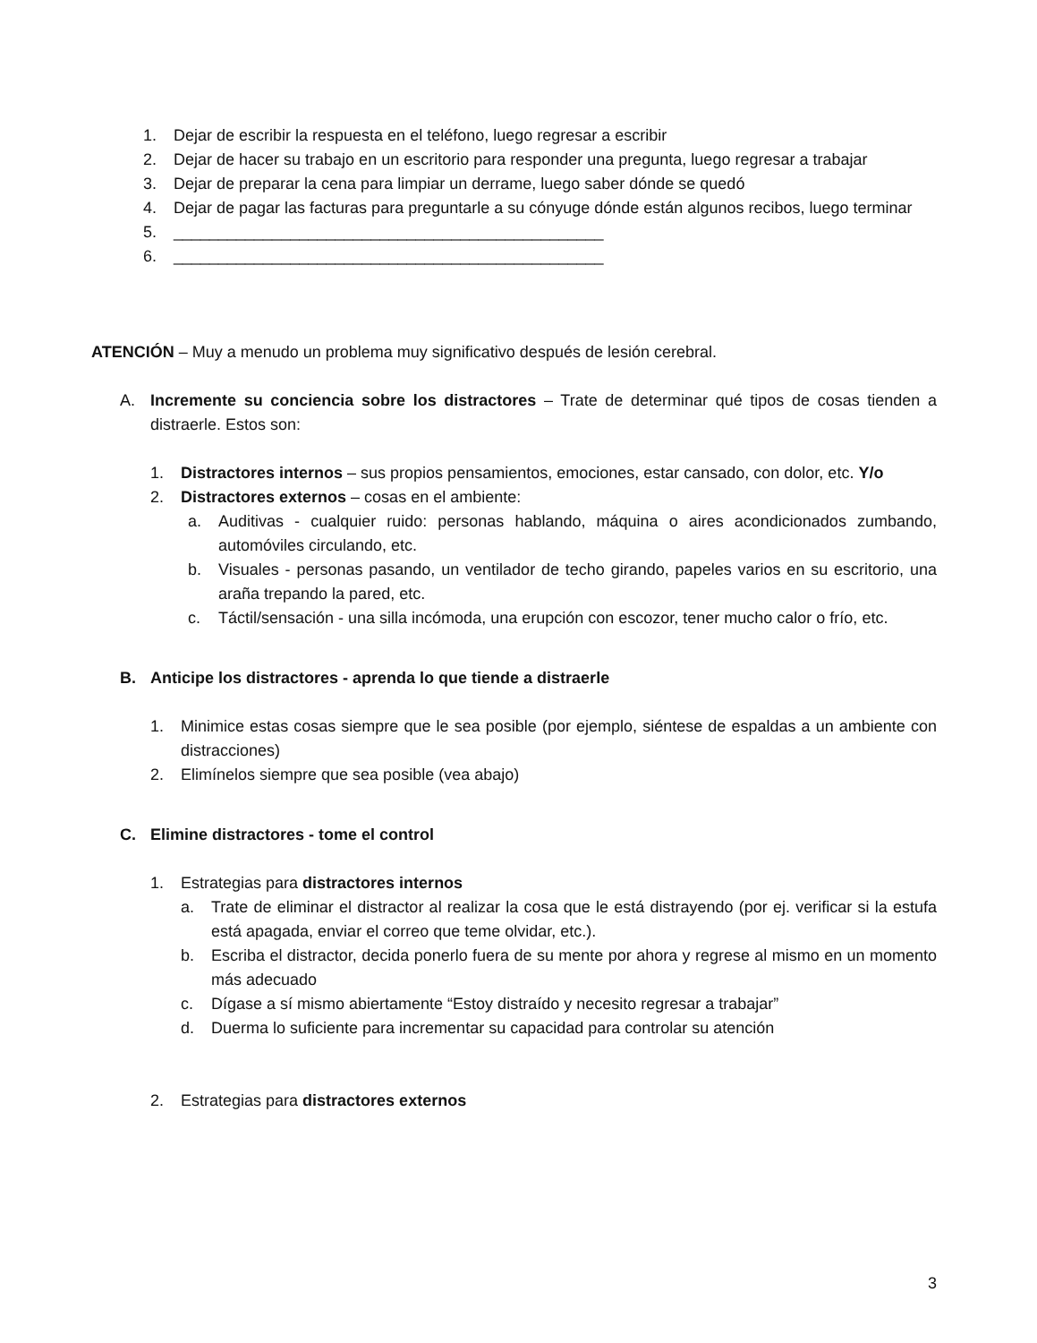1. Dejar de escribir la respuesta en el teléfono, luego regresar a escribir
2. Dejar de hacer su trabajo en un escritorio para responder una pregunta, luego regresar a trabajar
3. Dejar de preparar la cena para limpiar un derrame, luego saber dónde se quedó
4. Dejar de pagar las facturas para preguntarle a su cónyuge dónde están algunos recibos, luego terminar
5. ________________________________________________
6. ________________________________________________
ATENCIÓN – Muy a menudo un problema muy significativo después de lesión cerebral.
A. Incremente su conciencia sobre los distractores – Trate de determinar qué tipos de cosas tienden a distraerle. Estos son:
1. Distractores internos – sus propios pensamientos, emociones, estar cansado, con dolor, etc. Y/o
2. Distractores externos – cosas en el ambiente:
a. Auditivas - cualquier ruido: personas hablando, máquina o aires acondicionados zumbando, automóviles circulando, etc.
b. Visuales - personas pasando, un ventilador de techo girando, papeles varios en su escritorio, una araña trepando la pared, etc.
c. Táctil/sensación - una silla incómoda, una erupción con escozor, tener mucho calor o frío, etc.
B. Anticipe los distractores - aprenda lo que tiende a distraerle
1. Minimice estas cosas siempre que le sea posible (por ejemplo, siéntese de espaldas a un ambiente con distracciones)
2. Elimínelos siempre que sea posible (vea abajo)
C. Elimine distractores - tome el control
1. Estrategias para distractores internos
a. Trate de eliminar el distractor al realizar la cosa que le está distrayendo (por ej. verificar si la estufa está apagada, enviar el correo que teme olvidar, etc.).
b. Escriba el distractor, decida ponerlo fuera de su mente por ahora y regrese al mismo en un momento más adecuado
c. Dígase a sí mismo abiertamente “Estoy distraído y necesito regresar a trabajar”
d. Duerma lo suficiente para incrementar su capacidad para controlar su atención
2. Estrategias para distractores externos
3